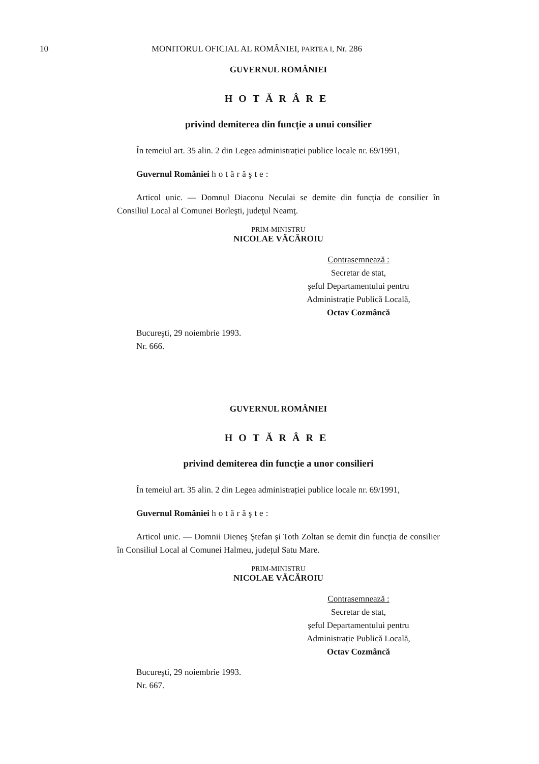10 MONITORUL OFICIAL AL ROMÂNIEI, PARTEA I, Nr. 286
GUVERNUL ROMÂNIEI
HOTĂRÂRE
privind demiterea din funcție a unui consilier
În temeiul art. 35 alin. 2 din Legea administrației publice locale nr. 69/1991,
Guvernul României hotărăşte:
Articol unic. — Domnul Diaconu Neculai se demite din funcția de consilier în Consiliul Local al Comunei Borleşti, judeţul Neamţ.
PRIM-MINISTRU
NICOLAE VĂCĂROIU
Contrasemnează :
Secretar de stat,
şeful Departamentului pentru
Administrație Publică Locală,
Octav Cozmâncă
Bucureşti, 29 noiembrie 1993.
Nr. 666.
GUVERNUL ROMÂNIEI
HOTĂRÂRE
privind demiterea din funcție a unor consilieri
În temeiul art. 35 alin. 2 din Legea administrației publice locale nr. 69/1991,
Guvernul României hotărăşte:
Articol unic. — Domnii Dieneş Ştefan şi Toth Zoltan se demit din funcția de consilier în Consiliul Local al Comunei Halmeu, județul Satu Mare.
PRIM-MINISTRU
NICOLAE VĂCĂROIU
Contrasemnează :
Secretar de stat,
şeful Departamentului pentru
Administrație Publică Locală,
Octav Cozmâncă
Bucureşti, 29 noiembrie 1993.
Nr. 667.